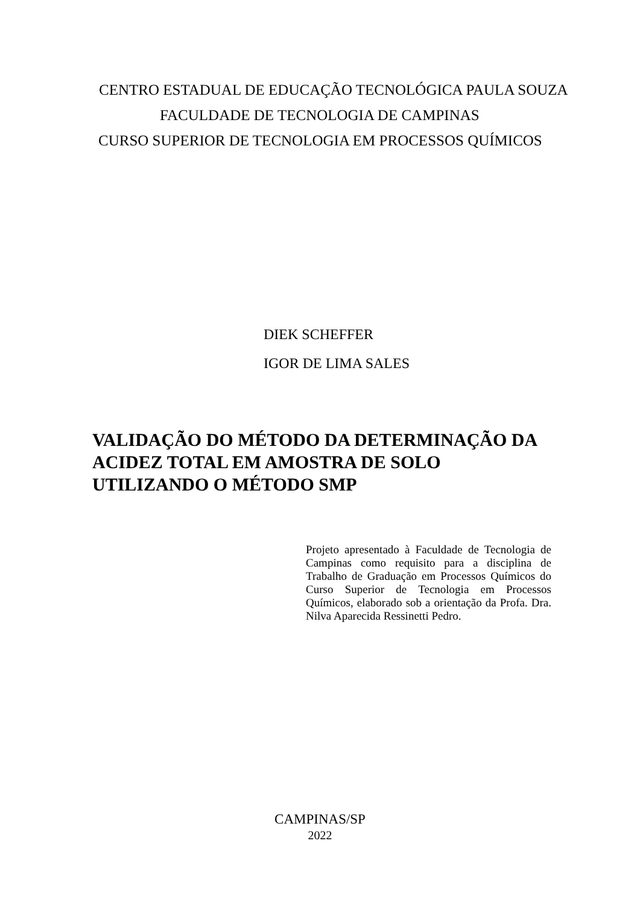CENTRO ESTADUAL DE EDUCAÇÃO TECNOLÓGICA PAULA SOUZA
FACULDADE DE TECNOLOGIA DE CAMPINAS
CURSO SUPERIOR DE TECNOLOGIA EM PROCESSOS QUÍMICOS
DIEK SCHEFFER
IGOR DE LIMA SALES
VALIDAÇÃO DO MÉTODO DA DETERMINAÇÃO DA ACIDEZ TOTAL EM AMOSTRA DE SOLO UTILIZANDO O MÉTODO SMP
Projeto apresentado à Faculdade de Tecnologia de Campinas como requisito para a disciplina de Trabalho de Graduação em Processos Químicos do Curso Superior de Tecnologia em Processos Químicos, elaborado sob a orientação da Profa. Dra. Nilva Aparecida Ressinetti Pedro.
CAMPINAS/SP
2022